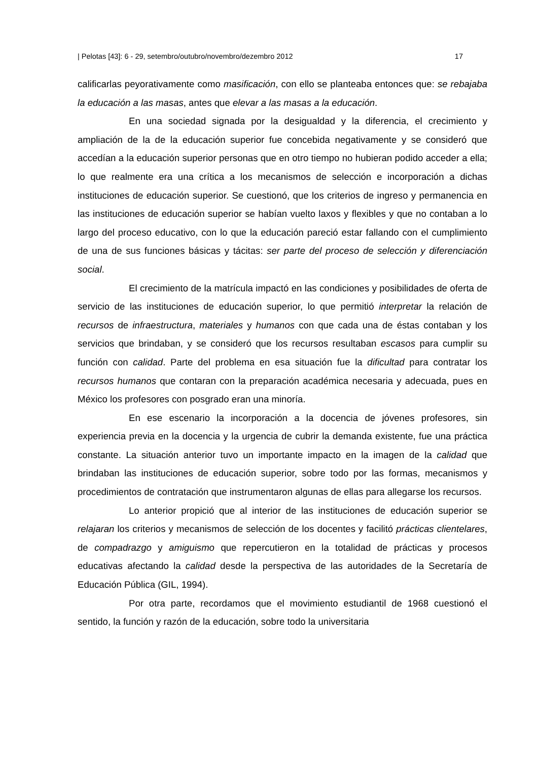| Pelotas [43]: 6 - 29, setembro/outubro/novembro/dezembro 2012 17
calificarlas peyorativamente como masificación, con ello se planteaba entonces que: se rebajaba la educación a las masas, antes que elevar a las masas a la educación.
En una sociedad signada por la desigualdad y la diferencia, el crecimiento y ampliación de la de la educación superior fue concebida negativamente y se consideró que accedían a la educación superior personas que en otro tiempo no hubieran podido acceder a ella; lo que realmente era una crítica a los mecanismos de selección e incorporación a dichas instituciones de educación superior. Se cuestionó, que los criterios de ingreso y permanencia en las instituciones de educación superior se habían vuelto laxos y flexibles y que no contaban a lo largo del proceso educativo, con lo que la educación pareció estar fallando con el cumplimiento de una de sus funciones básicas y tácitas: ser parte del proceso de selección y diferenciación social.
El crecimiento de la matrícula impactó en las condiciones y posibilidades de oferta de servicio de las instituciones de educación superior, lo que permitió interpretar la relación de recursos de infraestructura, materiales y humanos con que cada una de éstas contaban y los servicios que brindaban, y se consideró que los recursos resultaban escasos para cumplir su función con calidad. Parte del problema en esa situación fue la dificultad para contratar los recursos humanos que contaran con la preparación académica necesaria y adecuada, pues en México los profesores con posgrado eran una minoría.
En ese escenario la incorporación a la docencia de jóvenes profesores, sin experiencia previa en la docencia y la urgencia de cubrir la demanda existente, fue una práctica constante. La situación anterior tuvo un importante impacto en la imagen de la calidad que brindaban las instituciones de educación superior, sobre todo por las formas, mecanismos y procedimientos de contratación que instrumentaron algunas de ellas para allegarse los recursos.
Lo anterior propició que al interior de las instituciones de educación superior se relajaran los criterios y mecanismos de selección de los docentes y facilitó prácticas clientelares, de compadrazgo y amiguismo que repercutieron en la totalidad de prácticas y procesos educativas afectando la calidad desde la perspectiva de las autoridades de la Secretaría de Educación Pública (GIL, 1994).
Por otra parte, recordamos que el movimiento estudiantil de 1968 cuestionó el sentido, la función y razón de la educación, sobre todo la universitaria